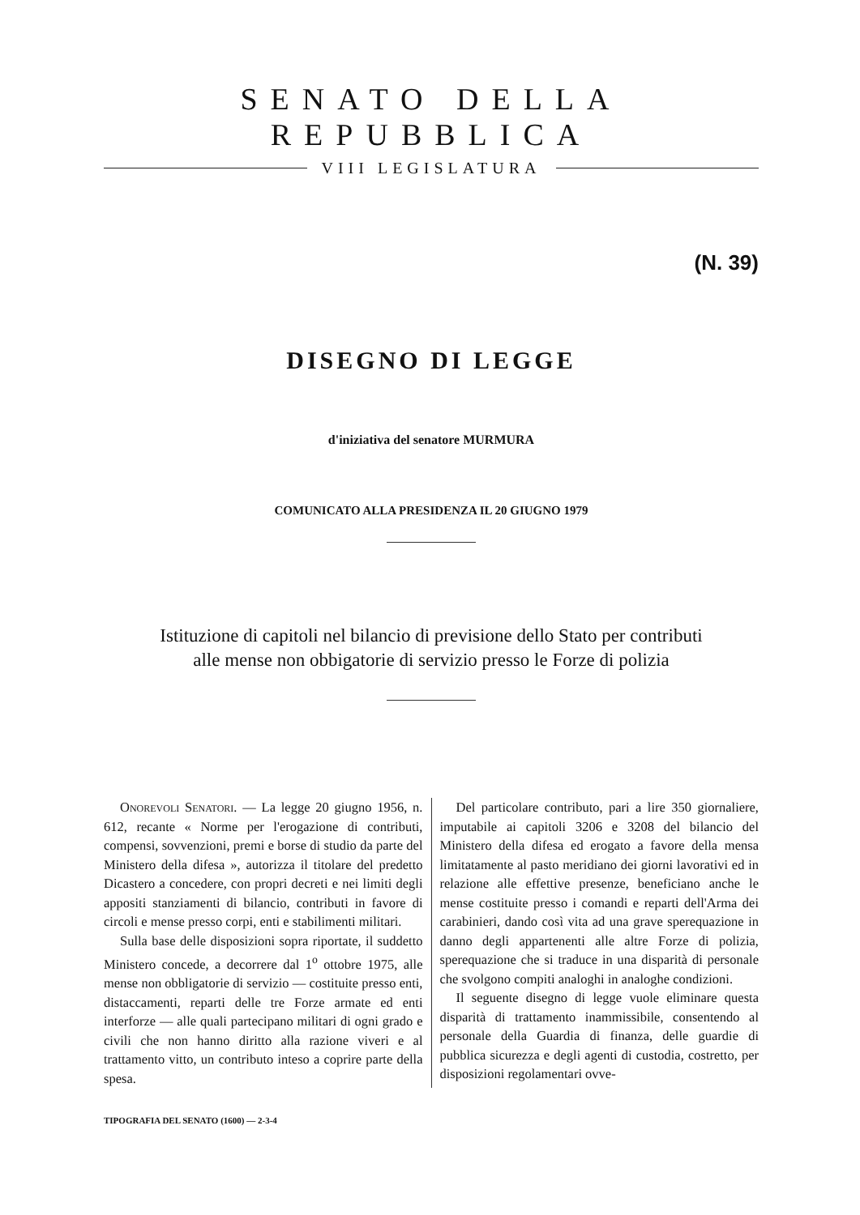SENATO DELLA REPUBBLICA
VIII LEGISLATURA
(N. 39)
DISEGNO DI LEGGE
d'iniziativa del senatore MURMURA
COMUNICATO ALLA PRESIDENZA IL 20 GIUGNO 1979
Istituzione di capitoli nel bilancio di previsione dello Stato per contributi alle mense non obbigatorie di servizio presso le Forze di polizia
Onorevoli Senatori. — La legge 20 giugno 1956, n. 612, recante « Norme per l'erogazione di contributi, compensi, sovvenzioni, premi e borse di studio da parte del Ministero della difesa », autorizza il titolare del predetto Dicastero a concedere, con propri decreti e nei limiti degli appositi stanziamenti di bilancio, contributi in favore di circoli e mense presso corpi, enti e stabilimenti militari.
Sulla base delle disposizioni sopra riportate, il suddetto Ministero concede, a decorrere dal 1<sup>o</sup> ottobre 1975, alle mense non obbligatorie di servizio — costituite presso enti, distaccamenti, reparti delle tre Forze armate ed enti interforze — alle quali partecipano militari di ogni grado e civili che non hanno diritto alla razione viveri e al trattamento vitto, un contributo inteso a coprire parte della spesa.
Del particolare contributo, pari a lire 350 giornaliere, imputabile ai capitoli 3206 e 3208 del bilancio del Ministero della difesa ed erogato a favore della mensa limitatamente al pasto meridiano dei giorni lavorativi ed in relazione alle effettive presenze, beneficiano anche le mense costituite presso i comandi e reparti dell'Arma dei carabinieri, dando così vita ad una grave sperequazione in danno degli appartenenti alle altre Forze di polizia, sperequazione che si traduce in una disparità di personale che svolgono compiti analoghi in analoghe condizioni.
Il seguente disegno di legge vuole eliminare questa disparità di trattamento inammissibile, consentendo al personale della Guardia di finanza, delle guardie di pubblica sicurezza e degli agenti di custodia, costretto, per disposizioni regolamentari ovve-
TIPOGRAFIA DEL SENATO (1600) — 2-3-4